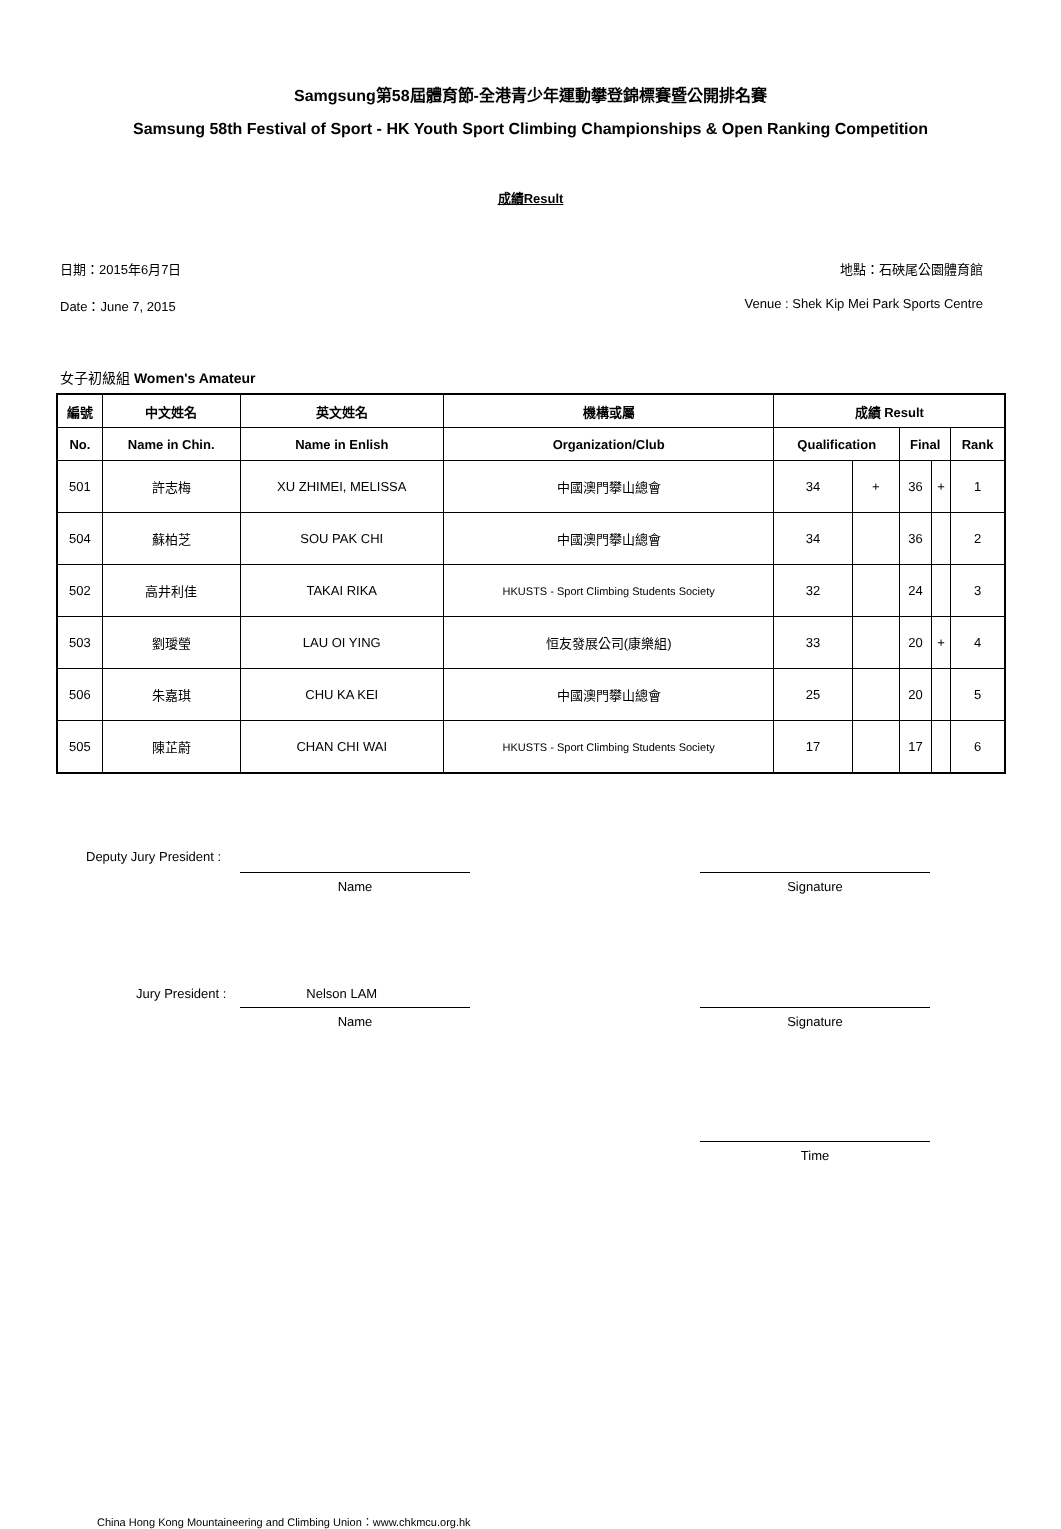Samgsung第58屆體育節-全港青少年運動攀登錦標賽暨公開排名賽
Samsung 58th Festival of Sport - HK Youth Sport Climbing Championships & Open Ranking Competition
成績Result
日期：2015年6月7日 地點：石硤尾公園體育館
Date：June 7, 2015 Venue : Shek Kip Mei Park Sports Centre
女子初級組 Women's Amateur
| 編號 | 中文姓名 | 英文姓名 | 機構或屬 | 成績 Result | | | | |
| --- | --- | --- | --- | --- | --- | --- | --- | --- |
| No. | Name in Chin. | Name in Enlish | Organization/Club | Qualification | | Final | | Rank |
| 501 | 許志梅 | XU ZHIMEI, MELISSA | 中國澳門攀山總會 | 34 | + | 36 | + | 1 |
| 504 | 蘇柏芝 | SOU PAK CHI | 中國澳門攀山總會 | 34 | | 36 | | 2 |
| 502 | 高井利佳 | TAKAI RIKA | HKUSTS - Sport Climbing Students Society | 32 | | 24 | | 3 |
| 503 | 劉璦瑩 | LAU OI YING | 恒友發展公司(康樂組) | 33 | | 20 | + | 4 |
| 506 | 朱嘉琪 | CHU KA KEI | 中國澳門攀山總會 | 25 | | 20 | | 5 |
| 505 | 陳芷蔚 | CHAN CHI WAI | HKUSTS - Sport Climbing Students Society | 17 | | 17 | | 6 |
Deputy Jury President :
Name Signature
Jury President : Nelson LAM
Name Signature
Time
China Hong Kong Mountaineering and Climbing Union：www.chkmcu.org.hk